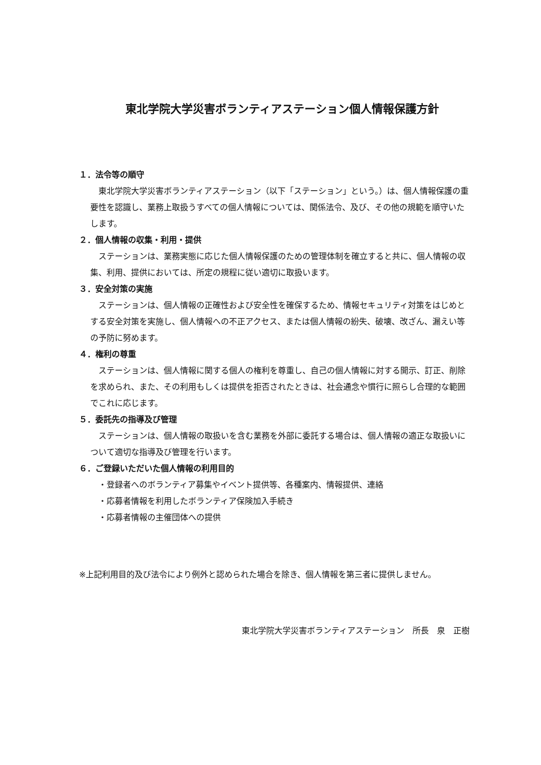東北学院大学災害ボランティアステーション個人情報保護方針
１．法令等の順守
東北学院大学災害ボランティアステーション（以下「ステーション」という。）は、個人情報保護の重要性を認識し、業務上取扱うすべての個人情報については、関係法令、及び、その他の規範を順守いたします。
２．個人情報の収集・利用・提供
ステーションは、業務実態に応じた個人情報保護のための管理体制を確立すると共に、個人情報の収集、利用、提供においては、所定の規程に従い適切に取扱います。
３．安全対策の実施
ステーションは、個人情報の正確性および安全性を確保するため、情報セキュリティ対策をはじめとする安全対策を実施し、個人情報への不正アクセス、または個人情報の紛失、破壊、改ざん、漏えい等の予防に努めます。
４．権利の尊重
ステーションは、個人情報に関する個人の権利を尊重し、自己の個人情報に対する開示、訂正、削除を求められ、また、その利用もしくは提供を拒否されたときは、社会通念や慣行に照らし合理的な範囲でこれに応じます。
５．委託先の指導及び管理
ステーションは、個人情報の取扱いを含む業務を外部に委託する場合は、個人情報の適正な取扱いについて適切な指導及び管理を行います。
６．ご登録いただいた個人情報の利用目的
・登録者へのボランティア募集やイベント提供等、各種案内、情報提供、連絡
・応募者情報を利用したボランティア保険加入手続き
・応募者情報の主催団体への提供
※上記利用目的及び法令により例外と認められた場合を除き、個人情報を第三者に提供しません。
東北学院大学災害ボランティアステーション　所長　泉　正樹